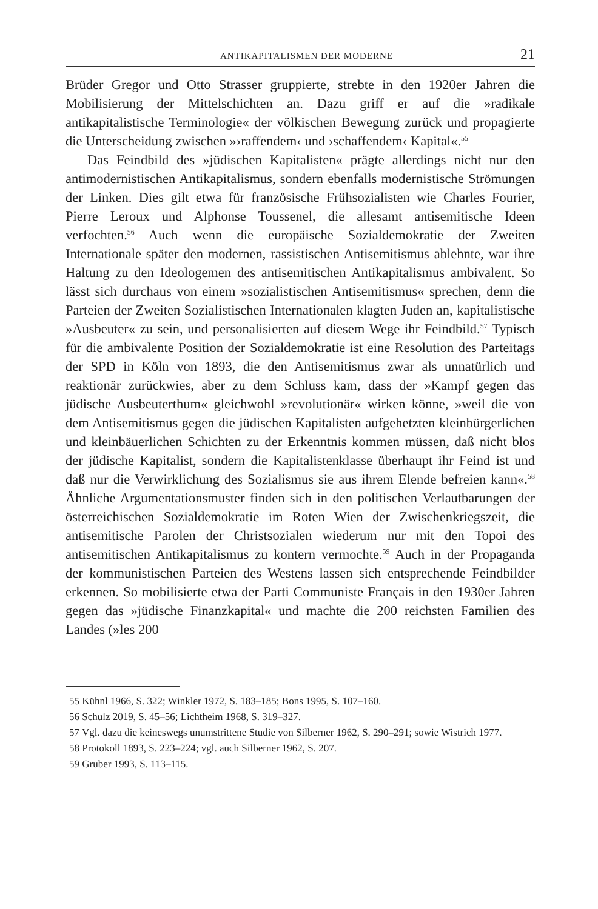ANTIKAPITALISMEN DER MODERNE 21
Brüder Gregor und Otto Strasser gruppierte, strebte in den 1920er Jahren die Mobilisierung der Mittelschichten an. Dazu griff er auf die »radikale antikapitalistische Terminologie« der völkischen Bewegung zurück und propagierte die Unterscheidung zwischen »›raffendem‹ und ›schaffendem‹ Kapital«.<sup>55</sup>
Das Feindbild des »jüdischen Kapitalisten« prägte allerdings nicht nur den antimodernistischen Antikapitalismus, sondern ebenfalls modernistische Strömungen der Linken. Dies gilt etwa für französische Frühsozialisten wie Charles Fourier, Pierre Leroux und Alphonse Toussenel, die allesamt antisemitische Ideen verfochten.<sup>56</sup> Auch wenn die europäische Sozialdemokratie der Zweiten Internationale später den modernen, rassistischen Antisemitismus ablehnte, war ihre Haltung zu den Ideologemen des antisemitischen Antikapitalismus ambivalent. So lässt sich durchaus von einem »sozialistischen Antisemitismus« sprechen, denn die Parteien der Zweiten Sozialistischen Internationalen klagten Juden an, kapitalistische »Ausbeuter« zu sein, und personalisierten auf diesem Wege ihr Feindbild.<sup>57</sup> Typisch für die ambivalente Position der Sozialdemokratie ist eine Resolution des Parteitags der SPD in Köln von 1893, die den Antisemitismus zwar als unnatürlich und reaktionär zurückwies, aber zu dem Schluss kam, dass der »Kampf gegen das jüdische Ausbeuterthum« gleichwohl »revolutionär« wirken könne, »weil die von dem Antisemitismus gegen die jüdischen Kapitalisten aufgehetzten kleinbürgerlichen und kleinbäuerlichen Schichten zu der Erkenntnis kommen müssen, daß nicht blos der jüdische Kapitalist, sondern die Kapitalistenklasse überhaupt ihr Feind ist und daß nur die Verwirklichung des Sozialismus sie aus ihrem Elende befreien kann«.<sup>58</sup> Ähnliche Argumentationsmuster finden sich in den politischen Verlautbarungen der österreichischen Sozialdemokratie im Roten Wien der Zwischenkriegszeit, die antisemitische Parolen der Christsozialen wiederum nur mit den Topoi des antisemitischen Antikapitalismus zu kontern vermochte.<sup>59</sup> Auch in der Propaganda der kommunistischen Parteien des Westens lassen sich entsprechende Feindbilder erkennen. So mobilisierte etwa der Parti Communiste Français in den 1930er Jahren gegen das »jüdische Finanzkapital« und machte die 200 reichsten Familien des Landes (»les 200
55 Kühnl 1966, S. 322; Winkler 1972, S. 183–185; Bons 1995, S. 107–160.
56 Schulz 2019, S. 45–56; Lichtheim 1968, S. 319–327.
57 Vgl. dazu die keineswegs unumstrittene Studie von Silberner 1962, S. 290–291; sowie Wistrich 1977.
58 Protokoll 1893, S. 223–224; vgl. auch Silberner 1962, S. 207.
59 Gruber 1993, S. 113–115.